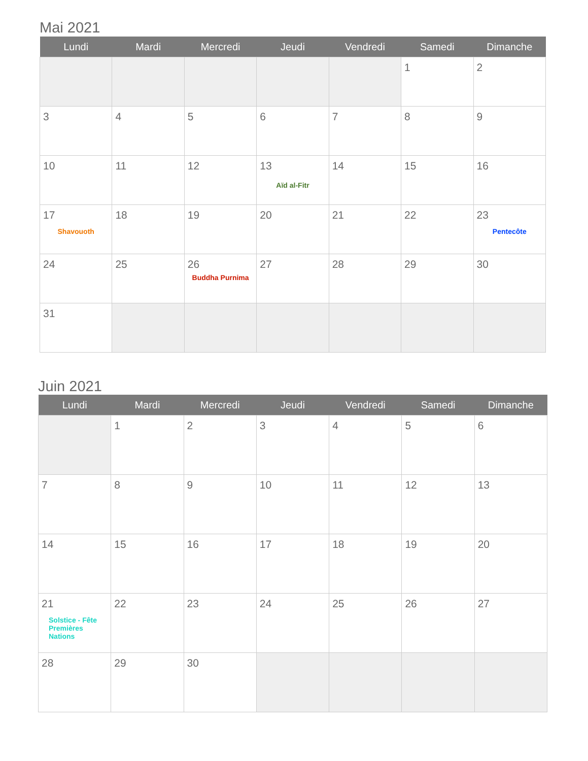Mai 2021
| Lundi | Mardi | Mercredi | Jeudi | Vendredi | Samedi | Dimanche |
| --- | --- | --- | --- | --- | --- | --- |
| | | | | | 1 | 2 |
| 3 | 4 | 5 | 6 | 7 | 8 | 9 |
| 10 | 11 | 12 | 13 Aïd al-Fitr | 14 | 15 | 16 |
| 17 Shavouoth | 18 | 19 | 20 | 21 | 22 | 23 Pentecôte |
| 24 | 25 | 26 Buddha Purnima | 27 | 28 | 29 | 30 |
| 31 | | | | | | |
Juin 2021
| Lundi | Mardi | Mercredi | Jeudi | Vendredi | Samedi | Dimanche |
| --- | --- | --- | --- | --- | --- | --- |
| | 1 | 2 | 3 | 4 | 5 | 6 |
| 7 | 8 | 9 | 10 | 11 | 12 | 13 |
| 14 | 15 | 16 | 17 | 18 | 19 | 20 |
| 21 Solstice - Fête Premières Nations | 22 | 23 | 24 | 25 | 26 | 27 |
| 28 | 29 | 30 | | | | |